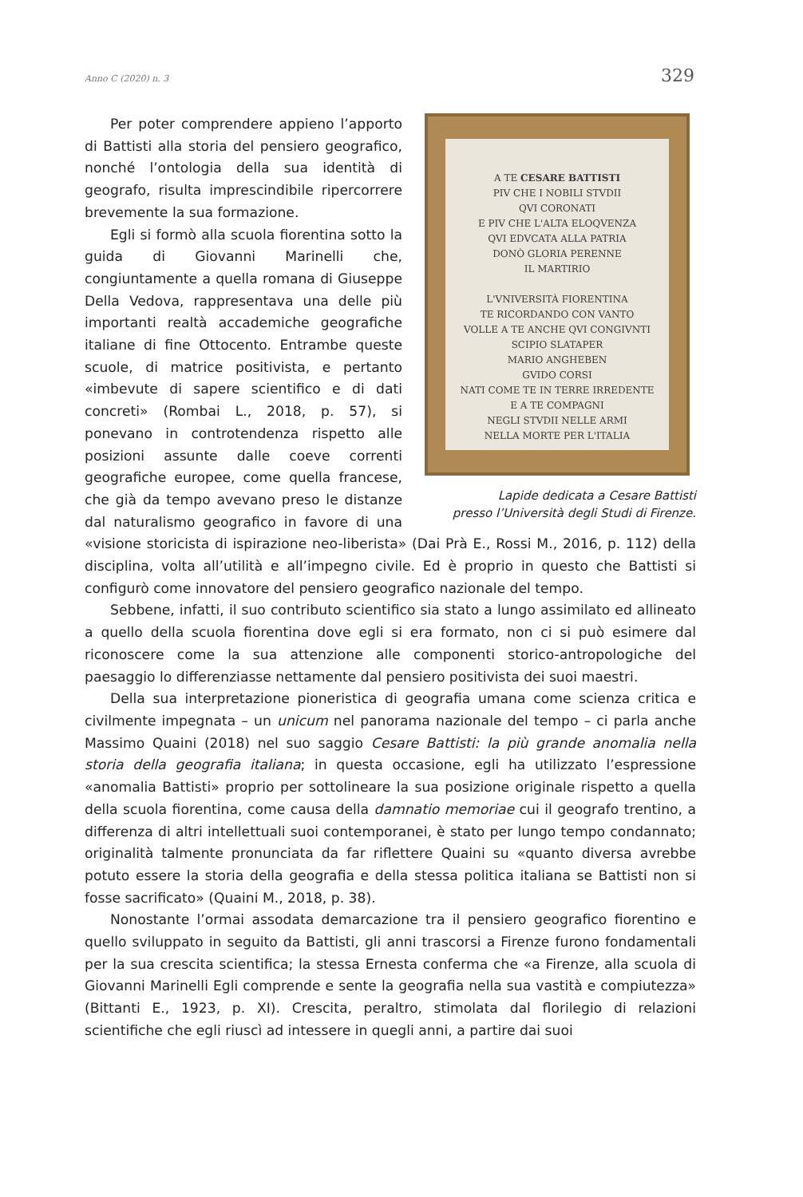Anno C (2020) n. 3 329
A TE CESARE BATTISTI
PIV CHE I NOBILI STVDII
QVI CORONATI
E PIV CHE L'ALTA ELOQVENZA
QVI EDVCATA ALLA PATRIA
DONÒ GLORIA PERENNE
IL MARTIRIO
L'VNIVERSITÀ FIORENTINA
TE RICORDANDO CON VANTO
VOLLE A TE ANCHE QVI CONGIVNTI
SCIPIO SLATAPER
MARIO ANGHEBEN
GVIDO CORSI
NATI COME TE IN TERRE IRREDENTE
E A TE COMPAGNI
NEGLI STVDII NELLE ARMI
NELLA MORTE PER L'ITALIA
Lapide dedicata a Cesare Battisti
presso l’Università degli Studi di Firenze.
Per poter comprendere appieno l’apporto di Battisti alla storia del pensiero geografico, nonché l’ontologia della sua identità di geografo, risulta imprescindibile ripercorrere brevemente la sua formazione.
Egli si formò alla scuola fiorentina sotto la guida di Giovanni Marinelli che, congiuntamente a quella romana di Giuseppe Della Vedova, rappresentava una delle più importanti realtà accademiche geografiche italiane di fine Ottocento. Entrambe queste scuole, di matrice positivista, e pertanto «imbevute di sapere scientifico e di dati concreti» (Rombai L., 2018, p. 57), si ponevano in controtendenza rispetto alle posizioni assunte dalle coeve correnti geografiche europee, come quella francese, che già da tempo avevano preso le distanze dal naturalismo geografico in favore di una «visione storicista di ispirazione neo-liberista» (Dai Prà E., Rossi M., 2016, p. 112) della disciplina, volta all’utilità e all’impegno civile. Ed è proprio in questo che Battisti si configurò come innovatore del pensiero geografico nazionale del tempo.
Sebbene, infatti, il suo contributo scientifico sia stato a lungo assimilato ed allineato a quello della scuola fiorentina dove egli si era formato, non ci si può esimere dal riconoscere come la sua attenzione alle componenti storico-antropologiche del paesaggio lo differenziasse nettamente dal pensiero positivista dei suoi maestri.
Della sua interpretazione pioneristica di geografia umana come scienza critica e civilmente impegnata – un unicum nel panorama nazionale del tempo – ci parla anche Massimo Quaini (2018) nel suo saggio Cesare Battisti: la più grande anomalia nella storia della geografia italiana; in questa occasione, egli ha utilizzato l’espressione «anomalia Battisti» proprio per sottolineare la sua posizione originale rispetto a quella della scuola fiorentina, come causa della damnatio memoriae cui il geografo trentino, a differenza di altri intellettuali suoi contemporanei, è stato per lungo tempo condannato; originalità talmente pronunciata da far riflettere Quaini su «quanto diversa avrebbe potuto essere la storia della geografia e della stessa politica italiana se Battisti non si fosse sacrificato» (Quaini M., 2018, p. 38).
Nonostante l’ormai assodata demarcazione tra il pensiero geografico fiorentino e quello sviluppato in seguito da Battisti, gli anni trascorsi a Firenze furono fondamentali per la sua crescita scientifica; la stessa Ernesta conferma che «a Firenze, alla scuola di Giovanni Marinelli Egli comprende e sente la geografia nella sua vastità e compiutezza» (Bittanti E., 1923, p. XI). Crescita, peraltro, stimolata dal florilegio di relazioni scientifiche che egli riuscì ad intessere in quegli anni, a partire dai suoi